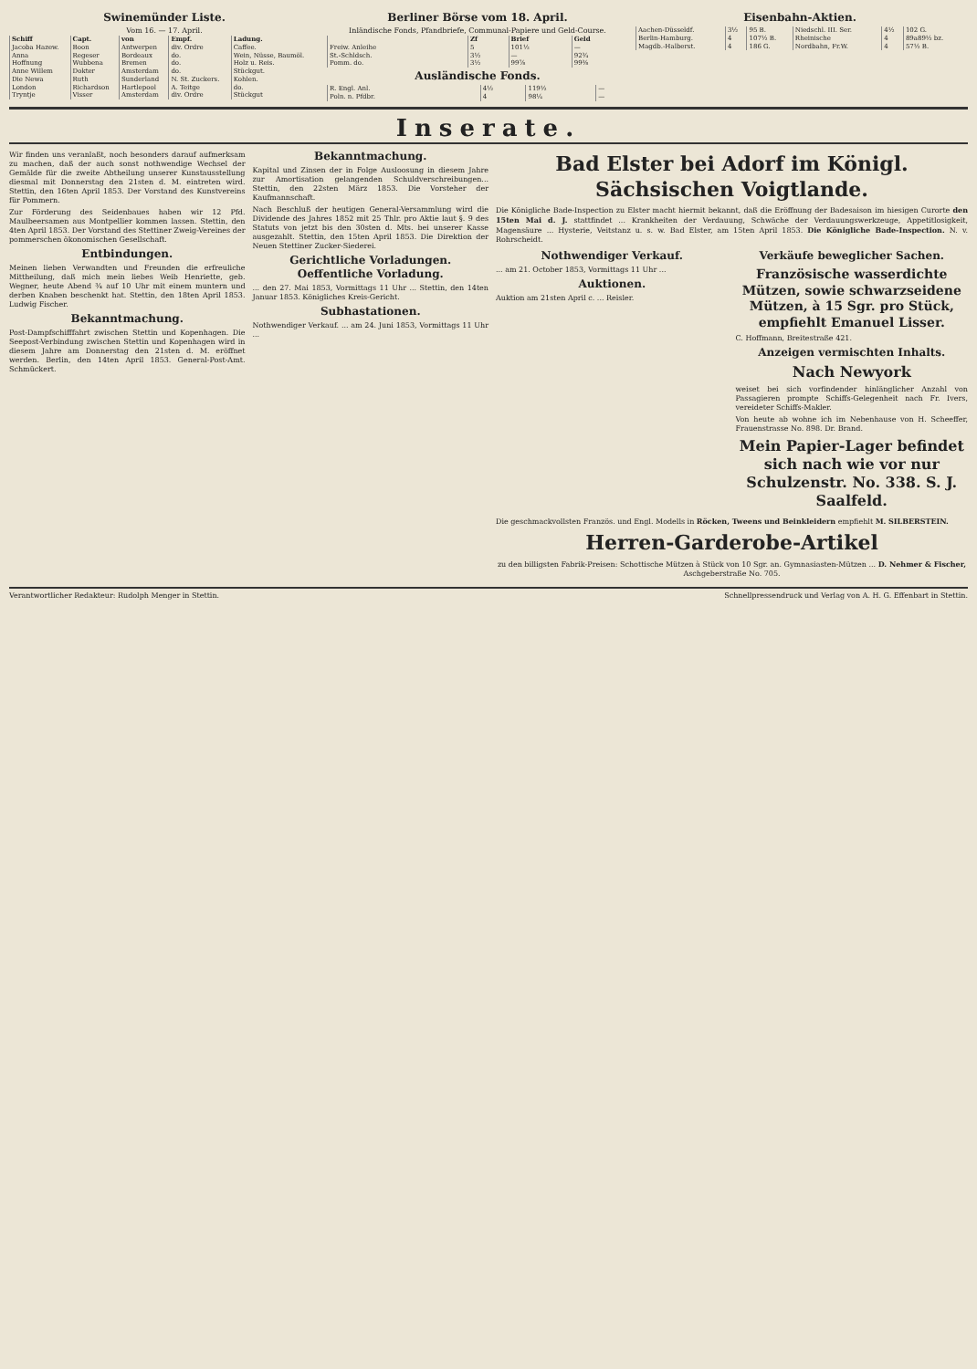Swinemünder Liste.
Vom 16. — 17. April.
| Schiff | Capt. | von | Empf. | Ladung. |
| --- | --- | --- | --- | --- |
| Jacoba Hazew. | Boon | Antwerpen | div. Ordre | Caffee. |
| Anna | Regeser | Bordeaux | do. | Wein, Nüsse, Baumöl. |
| Hoffnung | Wubbena | Bremen | do. | Holz u. Reis. |
| Anne Willem | Dokter | Amsterdam | do. | Stückgut. |
| Die Newa | Ruth | Sunderland | N. St. Zuckers. | Kohlen. |
| London | Richardson | Hartlepool | A. Teitge | do. |
| Tryntje | Visser | Amsterdam | div. Ordre | Stückgut |
Berliner Börse vom 18. April.
Inländische Fonds, Pfandbriefe, Communal-Papiere und Geld-Course.
| | Zf | Brief | Geld |
| --- | --- | --- | --- |
| Freiw. Anleihe | 5 | 101½ | — |
| St.-Schldsch. | 3½ | — | 92¾ |
| Pomm. do. | 3½ | 99⅞ | 99⅜ |
Ausländische Fonds.
| R. Engl. Anl. | 4½ | 119½ | — |
| Poln. n. Pfdbr. | 4 | 98¼ | — |
Eisenbahn-Aktien.
| Aachen-Düsseldf. | 3½ | 95 B. | Niedschl. III. Ser. | 4½ | 102 G. |
| Berlin-Hamburg. | 4 | 107½ B. | Rheinische | 4 | 89a89½ bz. |
| Magdb.-Halberst. | 4 | 186 G. | Nordbahn, Fr.W. | 4 | 57½ B. |
Inserate.
Wir finden uns veranlaßt, noch besonders darauf aufmerksam zu machen, daß der auch sonst nothwendige Wechsel der Gemälde für die zweite Abtheilung unserer Kunstausstellung diesmal mit Donnerstag den 21sten d. M. eintreten wird. Stettin, den 16ten April 1853. Der Vorstand des Kunstvereins für Pommern.
Zur Förderung des Seidenbaues haben wir 12 Pfd. Maulbeersamen aus Montpellier kommen lassen. Stettin, den 4ten April 1853. Der Vorstand des Stettiner Zweig-Vereines der pommerschen ökonomischen Gesellschaft.
Entbindungen.
Meinen lieben Verwandten und Freunden die erfreuliche Mittheilung, daß mich mein liebes Weib Henriette, geb. Wegner, heute Abend ¾ auf 10 Uhr mit einem muntern und derben Knaben beschenkt hat. Stettin, den 18ten April 1853. Ludwig Fischer.
Bekanntmachung.
Post-Dampfschifffahrt zwischen Stettin und Kopenhagen. Die Seepost-Verbindung zwischen Stettin und Kopenhagen wird in diesem Jahre am Donnerstag den 21sten d. M. eröffnet werden. Berlin, den 14ten April 1853. General-Post-Amt. Schmückert.
Bekanntmachung.
Kapital und Zinsen der in Folge Ausloosung in diesem Jahre zur Amortisation gelangenden Schuldverschreibungen... Stettin, den 22sten März 1853. Die Vorsteher der Kaufmannschaft.
Nach Beschluß der heutigen General-Versammlung wird die Dividende des Jahres 1852 mit 25 Thlr. pro Aktie laut §. 9 des Statuts von jetzt bis den 30sten d. Mts. bei unserer Kasse ausgezahlt. Stettin, den 15ten April 1853. Die Direktion der Neuen Stettiner Zucker-Siederei.
Gerichtliche Vorladungen. Oeffentliche Vorladung.
... den 27. Mai 1853, Vormittags 11 Uhr ... Stettin, den 14ten Januar 1853. Königliches Kreis-Gericht.
Subhastationen.
Nothwendiger Verkauf. ... am 24. Juni 1853, Vormittags 11 Uhr ...
Bad Elster bei Adorf im Königl. Sächsischen Voigtlande.
Die Königliche Bade-Inspection zu Elster macht hiermit bekannt, daß die Eröffnung der Badesaison im hiesigen Curorte den 15ten Mai d. J. stattfindet ... Krankheiten der Verdauung, Schwäche der Verdauungswerkzeuge, Appetitlosigkeit, Magensäure ... Hysterie, Veitstanz u. s. w. Bad Elster, am 15ten April 1853. Die Königliche Bade-Inspection. N. v. Rohrscheidt.
Nothwendiger Verkauf.
... am 21. October 1853, Vormittags 11 Uhr ...
Auktionen.
Auktion am 21sten April c. ... Reisler.
Verkäufe beweglicher Sachen.
Französische wasserdichte Mützen, sowie schwarzseidene Mützen, à 15 Sgr. pro Stück, empfiehlt Emanuel Lisser.
C. Hoffmann, Breitestraße 421.
Anzeigen vermischten Inhalts.
Nach Newyork
weiset bei sich vorfindender hinlänglicher Anzahl von Passagieren prompte Schiffs-Gelegenheit nach Fr. Ivers, vereideter Schiffs-Makler.
Von heute ab wohne ich im Nebenhause von H. Scheeffer, Frauenstrasse No. 898. Dr. Brand.
Mein Papier-Lager befindet sich nach wie vor nur Schulzenstr. No. 338. S. J. Saalfeld.
Die geschmackvollsten Französ. und Engl. Modells in Röcken, Tweens und Beinkleidern empfiehlt M. SILBERSTEIN.
Herren-Garderobe-Artikel
zu den billigsten Fabrik-Preisen: Schottische Mützen à Stück von 10 Sgr. an. Gymnasiasten-Mützen ... D. Nehmer & Fischer, Aschgeberstraße No. 705.
Verantwortlicher Redakteur: Rudolph Menger in Stettin. Schnellpressendruck und Verlag von A. H. G. Effenbart in Stettin.